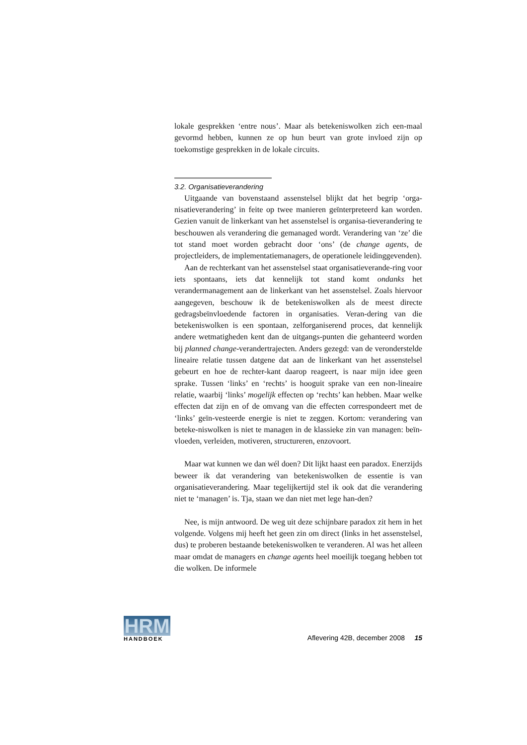lokale gesprekken ‘entre nous’. Maar als betekeniswolken zich een-maal gevormd hebben, kunnen ze op hun beurt van grote invloed zijn op toekomstige gesprekken in de lokale circuits.
3.2. Organisatieverandering
Uitgaande van bovenstaand assenstelsel blijkt dat het begrip ‘orga-nisatieverandering’ in feite op twee manieren geïnterpreteerd kan worden. Gezien vanuit de linkerkant van het assenstelsel is organisa-tieverandering te beschouwen als verandering die gemanaged wordt. Verandering van ‘ze’ die tot stand moet worden gebracht door ‘ons’ (de change agents, de projectleiders, de implementatiemanagers, de operationele leidinggevenden).
Aan de rechterkant van het assenstelsel staat organisatieverande-ring voor iets spontaans, iets dat kennelijk tot stand komt ondanks het verandermanagement aan de linkerkant van het assenstelsel. Zoals hiervoor aangegeven, beschouw ik de betekeniswolken als de meest directe gedragsbeïnvloedende factoren in organisaties. Veran-dering van die betekeniswolken is een spontaan, zelforganiserend proces, dat kennelijk andere wetmatigheden kent dan de uitgangs-punten die gehanteerd worden bij planned change-verandertrajecten. Anders gezegd: van de veronderstelde lineaire relatie tussen datgene dat aan de linkerkant van het assenstelsel gebeurt en hoe de rechter-kant daarop reageert, is naar mijn idee geen sprake. Tussen ‘links’ en ‘rechts’ is hooguit sprake van een non-lineaire relatie, waarbij ‘links’ mogelijk effecten op ‘rechts’ kan hebben. Maar welke effecten dat zijn en of de omvang van die effecten correspondeert met de ‘links’ geïn-vesteerde energie is niet te zeggen. Kortom: verandering van beteke-niswolken is niet te managen in de klassieke zin van managen: beïn-vloeden, verleiden, motiveren, structureren, enzovoort.
Maar wat kunnen we dan wél doen? Dit lijkt haast een paradox. Enerzijds beweer ik dat verandering van betekeniswolken de essentie is van organisatieverandering. Maar tegelijkertijd stel ik ook dat die verandering niet te ‘managen’ is. Tja, staan we dan niet met lege han-den?
Nee, is mijn antwoord. De weg uit deze schijnbare paradox zit hem in het volgende. Volgens mij heeft het geen zin om direct (links in het assenstelsel, dus) te proberen bestaande betekeniswolken te veranderen. Al was het alleen maar omdat de managers en change agents heel moeilijk toegang hebben tot die wolken. De informele
HRM
HANDBOEK
Aflevering 42B, december 2008 15